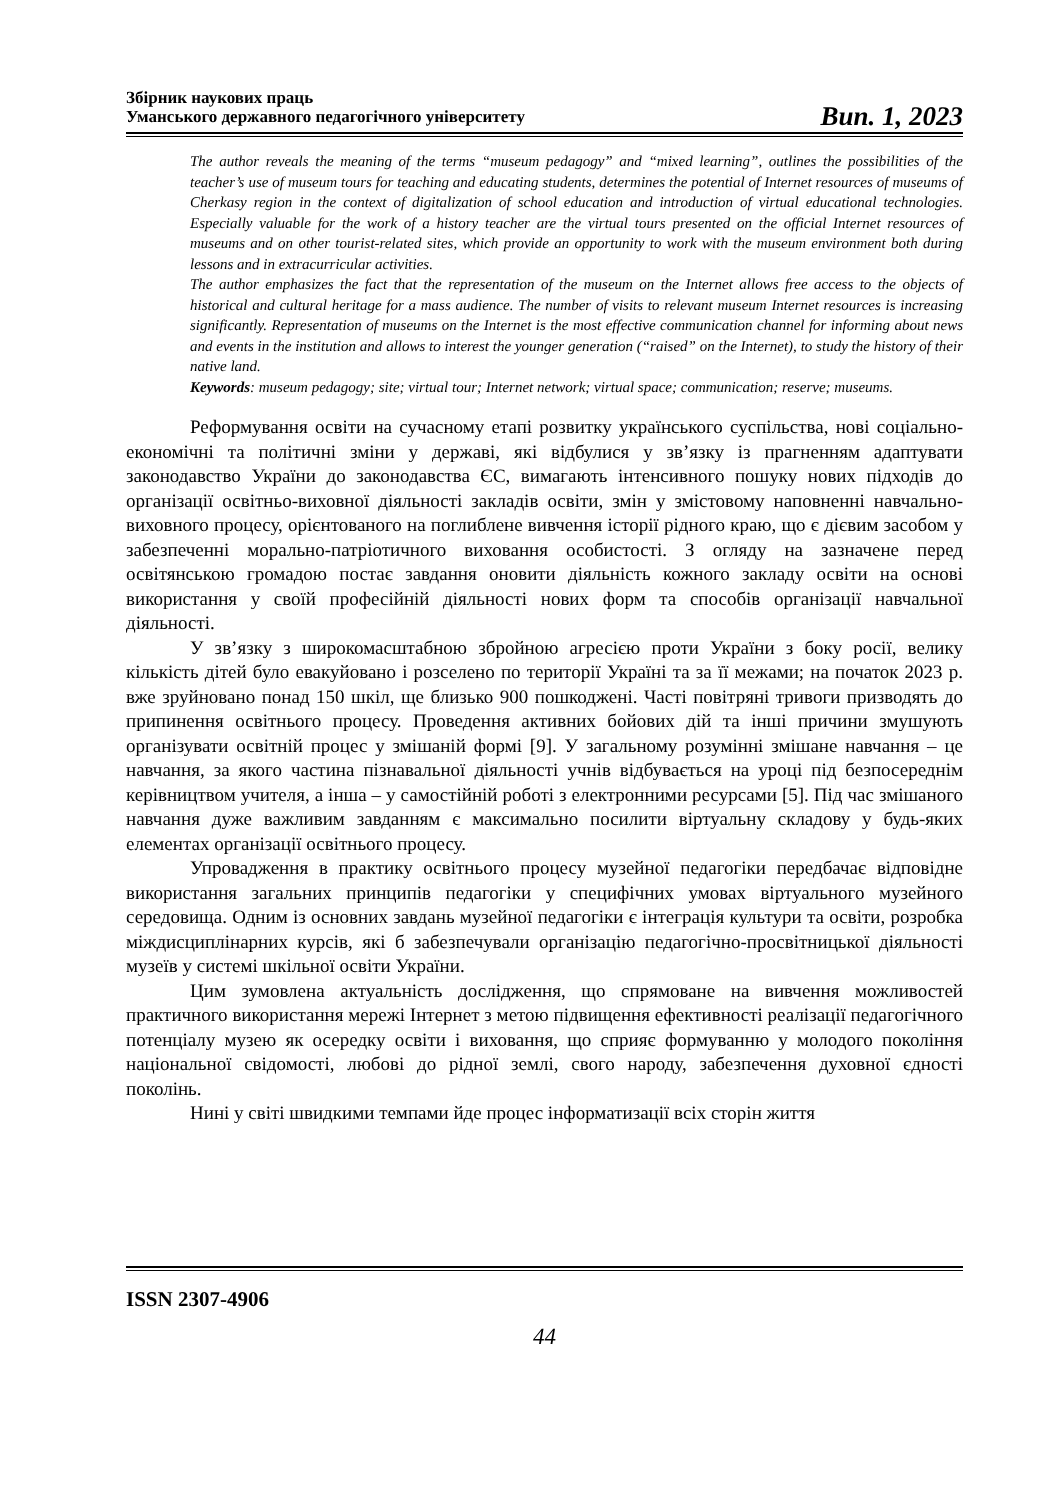Збірник наукових праць
Уманського державного педагогічного університету
Вип. 1, 2023
The author reveals the meaning of the terms “museum pedagogy” and “mixed learning”, outlines the possibilities of the teacher’s use of museum tours for teaching and educating students, determines the potential of Internet resources of museums of Cherkasy region in the context of digitalization of school education and introduction of virtual educational technologies. Especially valuable for the work of a history teacher are the virtual tours presented on the official Internet resources of museums and on other tourist-related sites, which provide an opportunity to work with the museum environment both during lessons and in extracurricular activities.
The author emphasizes the fact that the representation of the museum on the Internet allows free access to the objects of historical and cultural heritage for a mass audience. The number of visits to relevant museum Internet resources is increasing significantly. Representation of museums on the Internet is the most effective communication channel for informing about news and events in the institution and allows to interest the younger generation (“raised” on the Internet), to study the history of their native land.
Keywords: museum pedagogy; site; virtual tour; Internet network; virtual space; communication; reserve; museums.
Реформування освіти на сучасному етапі розвитку українського суспільства, нові соціально-економічні та політичні зміни у державі, які відбулися у зв’язку із прагненням адаптувати законодавство України до законодавства ЄС, вимагають інтенсивного пошуку нових підходів до організації освітньо-виховної діяльності закладів освіти, змін у змістовому наповненні навчально-виховного процесу, орієнтованого на поглиблене вивчення історії рідного краю, що є дієвим засобом у забезпеченні морально-патріотичного виховання особистості. З огляду на зазначене перед освітянською громадою постає завдання оновити діяльність кожного закладу освіти на основі використання у своїй професійній діяльності нових форм та способів організації навчальної діяльності.
У зв’язку з широкомасштабною збройною агресією проти України з боку росії, велику кількість дітей було евакуйовано і розселено по території Україні та за її межами; на початок 2023 р. вже зруйновано понад 150 шкіл, ще близько 900 пошкоджені. Часті повітряні тривоги призводять до припинення освітнього процесу. Проведення активних бойових дій та інші причини змушують організувати освітній процес у змішаній формі [9]. У загальному розумінні змішане навчання – це навчання, за якого частина пізнавальної діяльності учнів відбувається на уроці під безпосереднім керівництвом учителя, а інша – у самостійній роботі з електронними ресурсами [5]. Під час змішаного навчання дуже важливим завданням є максимально посилити віртуальну складову у будь-яких елементах організації освітнього процесу.
Упровадження в практику освітнього процесу музейної педагогіки передбачає відповідне використання загальних принципів педагогіки у специфічних умовах віртуального музейного середовища. Одним із основних завдань музейної педагогіки є інтеграція культури та освіти, розробка міждисциплінарних курсів, які б забезпечували організацію педагогічно-просвітницької діяльності музеїв у системі шкільної освіти України.
Цим зумовлена актуальність дослідження, що спрямоване на вивчення можливостей практичного використання мережі Інтернет з метою підвищення ефективності реалізації педагогічного потенціалу музею як осередку освіти і виховання, що сприяє формуванню у молодого покоління національної свідомості, любові до рідної землі, свого народу, забезпечення духовної єдності поколінь.
Нині у світі швидкими темпами йде процес інформатизації всіх сторін життя
ISSN 2307-4906
44